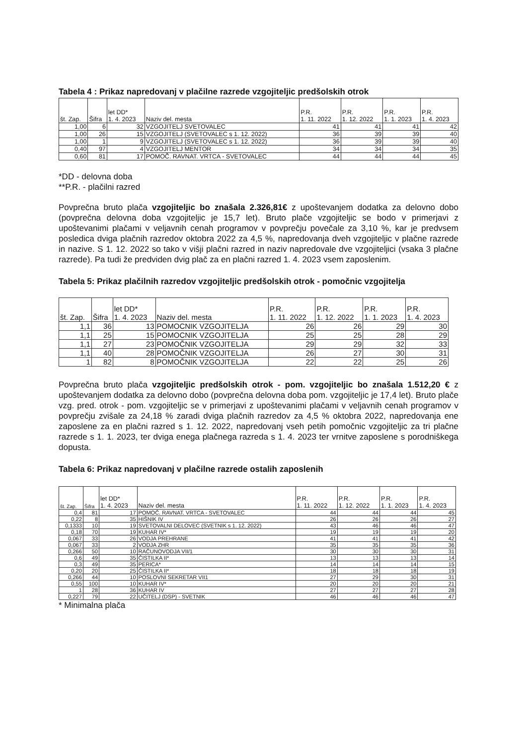Tabela 4 : Prikaz napredovanj v plačilne razrede vzgojiteljic predšolskih otrok
| št. Zap. | Šifra | let DD* 1. 4. 2023 | Naziv del. mesta | P.R. 1. 11. 2022 | P.R. 1. 12. 2022 | P.R. 1. 1. 2023 | P.R. 1. 4. 2023 |
| --- | --- | --- | --- | --- | --- | --- | --- |
| 1,00 | 6 | 32 | VZGOJITELJ SVETOVALEC | 41 | 41 | 41 | 42 |
| 1,00 | 26 | 15 | VZGOJITELJ (SVETOVALEC s 1. 12. 2022) | 36 | 39 | 39 | 40 |
| 1,00 | 1 | 9 | VZGOJITELJ (SVETOVALEC s 1. 12. 2022) | 36 | 39 | 39 | 40 |
| 0,40 | 97 | 4 | VZGOJITELJ MENTOR | 34 | 34 | 34 | 35 |
| 0,60 | 81 | 17 | POMOČ. RAVNAT. VRTCA - SVETOVALEC | 44 | 44 | 44 | 45 |
*DD - delovna doba
**P.R. - plačilni razred
Povprečna bruto plača vzgojiteljic bo znašala 2.326,81€ z upoštevanjem dodatka za delovno dobo (povprečna delovna doba vzgojiteljic je 15,7 let). Bruto plače vzgojiteljic se bodo v primerjavi z upoštevanimi plačami v veljavnih cenah programov v povprečju povečale za 3,10 %, kar je predvsem posledica dviga plačnih razredov oktobra 2022 za 4,5 %, napredovanja dveh vzgojiteljic v plačne razrede in nazive. S 1. 12. 2022 so tako v višji plačni razred in naziv napredovale dve vzgojiteljici (vsaka 3 plačne razrede). Pa tudi že predviden dvig plač za en plačni razred 1. 4. 2023 vsem zaposlenim.
Tabela 5: Prikaz plačilnih razredov vzgojiteljic predšolskih otrok - pomočnic vzgojitelja
| št. Zap. | Šifra | let DD* 1. 4. 2023 | Naziv del. mesta | P.R. 1. 11. 2022 | P.R. 1. 12. 2022 | P.R. 1. 1. 2023 | P.R. 1. 4. 2023 |
| --- | --- | --- | --- | --- | --- | --- | --- |
| 1,1 | 36 | 13 | POMOCNIK VZGOJITELJA | 26 | 26 | 29 | 30 |
| 1,1 | 25 | 15 | POMOCNIK VZGOJITELJA | 25 | 25 | 28 | 29 |
| 1,1 | 27 | 23 | POMOČNIK VZGOJITELJA | 29 | 29 | 32 | 33 |
| 1,1 | 40 | 28 | POMOČNIK VZGOJITELJA | 26 | 27 | 30 | 31 |
| 1 | 82 | 8 | POMOČNIK VZGOJITELJA | 22 | 22 | 25 | 26 |
Povprečna bruto plača vzgojiteljic predšolskih otrok - pom. vzgojiteljic bo znašala 1.512,20 € z upoštevanjem dodatka za delovno dobo (povprečna delovna doba pom. vzgojiteljic je 17,4 let). Bruto plače vzg. pred. otrok - pom. vzgojiteljic se v primerjavi z upoštevanimi plačami v veljavnih cenah programov v povprečju zvišale za 24,18 % zaradi dviga plačnih razredov za 4,5 % oktobra 2022, napredovanja ene zaposlene za en plačni razred s 1. 12. 2022, napredovanj vseh petih pomočnic vzgojiteljic za tri plačne razrede s 1. 1. 2023, ter dviga enega plačnega razreda s 1. 4. 2023 ter vrnitve zaposlene s porodniškega dopusta.
Tabela 6: Prikaz napredovanj v plačilne razrede ostalih zaposlenih
| št. Zap. | Šifra | let DD* 1. 4. 2023 | Naziv del. mesta | P.R. 1. 11. 2022 | P.R. 1. 12. 2022 | P.R. 1. 1. 2023 | P.R. 1. 4. 2023 |
| --- | --- | --- | --- | --- | --- | --- | --- |
| 0,4 | 81 | 17 | POMOČ. RAVNAT. VRTCA - SVETOVALEC | 44 | 44 | 44 | 45 |
| 0,22 | 8 | 35 | HIŠNIK IV | 26 | 26 | 26 | 27 |
| 0,1333 | 10 | 19 | SVETOVALNI DELOVEC (SVETNIK s 1. 12. 2022) | 43 | 46 | 46 | 47 |
| 0,18 | 70 | 19 | KUHAR IV* | 19 | 19 | 19 | 20 |
| 0,067 | 33 | 26 | VODJA PREHRANE | 41 | 41 | 41 | 42 |
| 0,067 | 33 | 2 | VODJA ZHR | 35 | 35 | 35 | 36 |
| 0,266 | 50 | 10 | RAČUNOVODJA VII/1 | 30 | 30 | 30 | 31 |
| 0,6 | 49 | 35 | ČISTILKA II* | 13 | 13 | 13 | 14 |
| 0,3 | 49 | 35 | PERICA* | 14 | 14 | 14 | 15 |
| 0,20 | 20 | 25 | ČISTILKA II* | 18 | 18 | 18 | 19 |
| 0,266 | 44 | 10 | POSLOVNI SEKRETAR VII1 | 27 | 29 | 30 | 31 |
| 0,55 | 100 | 10 | KUHAR IV* | 20 | 20 | 20 | 21 |
| 1 | 28 | 36 | KUHAR IV | 27 | 27 | 27 | 28 |
| 0,227 | 79 | 22 | UČITELJ (DSP) - SVETNIK | 46 | 46 | 46 | 47 |
* Minimalna plača